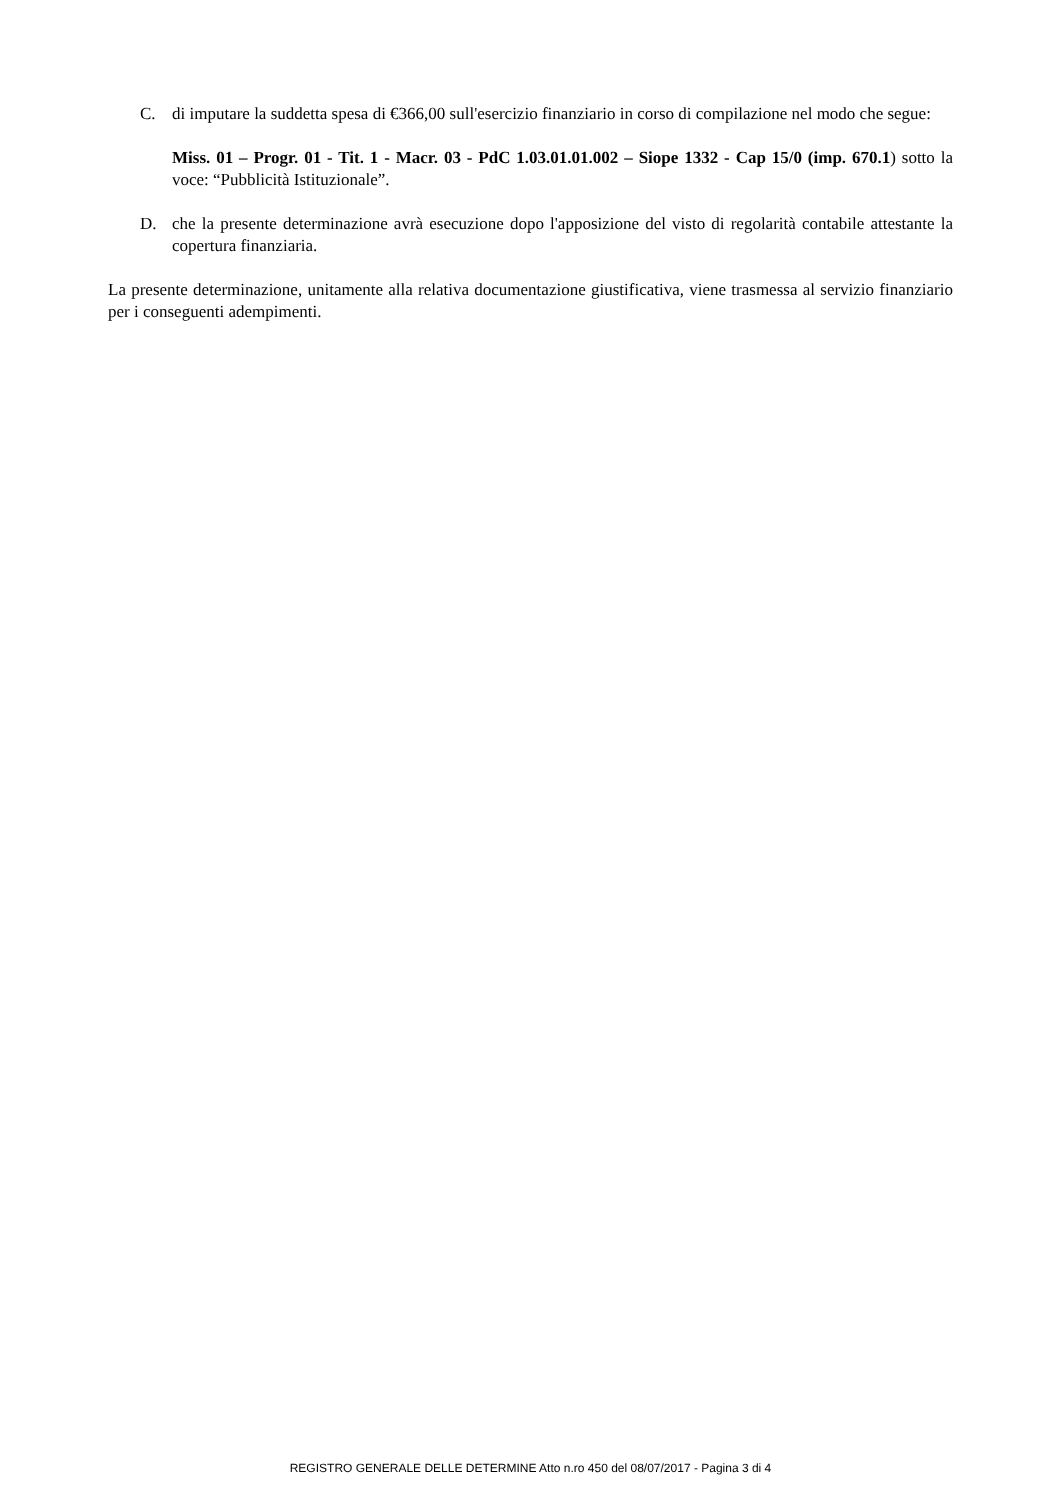C. di imputare la suddetta spesa di €366,00 sull'esercizio finanziario in corso di compilazione nel modo che segue:
Miss. 01 – Progr. 01 - Tit. 1 - Macr. 03 - PdC 1.03.01.01.002 – Siope 1332 - Cap 15/0 (imp. 670.1) sotto la voce: “Pubblicità Istituzionale”.
D. che la presente determinazione avrà esecuzione dopo l'apposizione del visto di regolarità contabile attestante la copertura finanziaria.
La presente determinazione, unitamente alla relativa documentazione giustificativa, viene trasmessa al servizio finanziario per i conseguenti adempimenti.
REGISTRO GENERALE DELLE DETERMINE Atto n.ro 450 del 08/07/2017 - Pagina 3 di 4